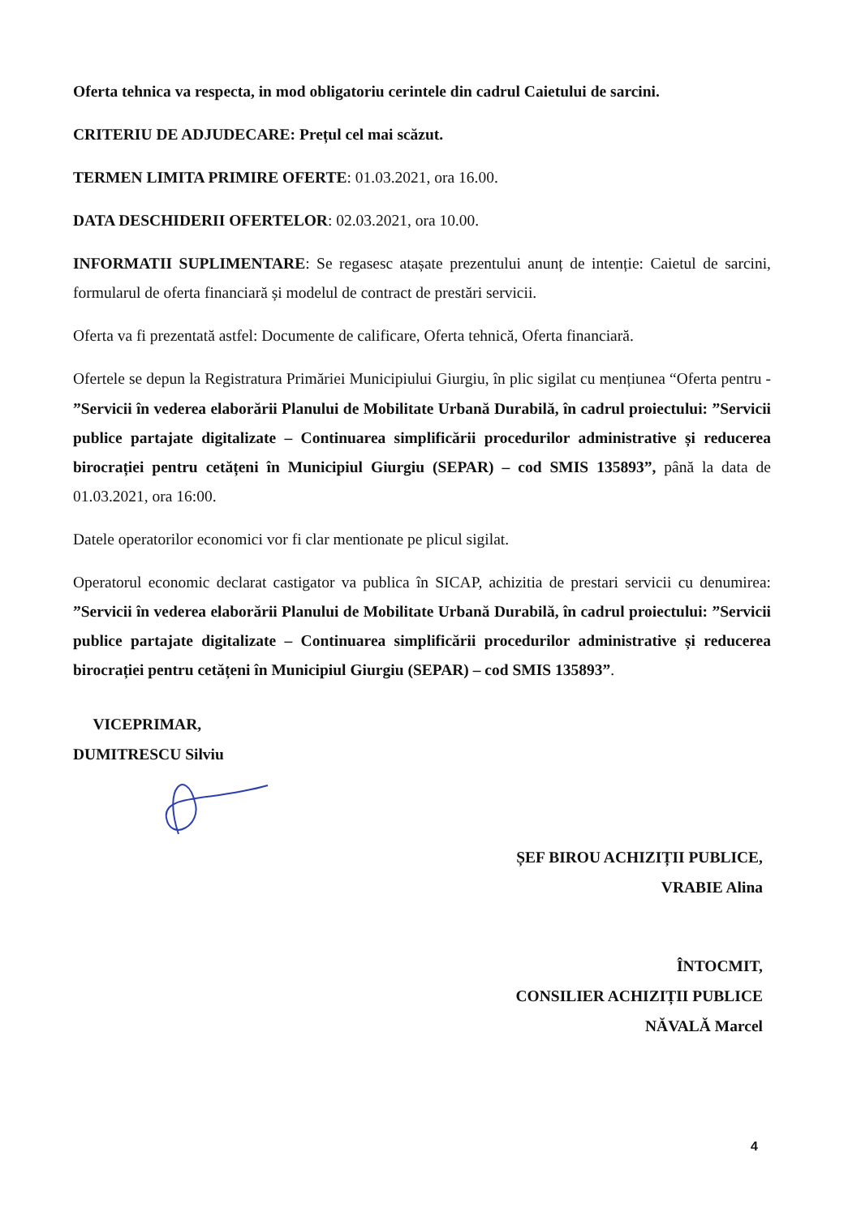Oferta tehnica va respecta, in mod obligatoriu cerintele din cadrul Caietului de sarcini.
CRITERIU DE ADJUDECARE: Prețul cel mai scăzut.
TERMEN LIMITA PRIMIRE OFERTE: 01.03.2021, ora 16.00.
DATA DESCHIDERII OFERTELOR: 02.03.2021, ora 10.00.
INFORMATII SUPLIMENTARE: Se regasesc atașate prezentului anunț de intenție: Caietul de sarcini, formularul de oferta financiară și modelul de contract de prestări servicii.
Oferta va fi prezentată astfel: Documente de calificare, Oferta tehnică, Oferta financiară.
Ofertele se depun la Registratura Primăriei Municipiului Giurgiu, în plic sigilat cu mențiunea “Oferta pentru - ”Servicii în vederea elaborării Planului de Mobilitate Urbană Durabilă, în cadrul proiectului: ”Servicii publice partajate digitalizate – Continuarea simplificării procedurilor administrative și reducerea birocrației pentru cetățeni în Municipiul Giurgiu (SEPAR) – cod SMIS 135893”, până la data de 01.03.2021, ora 16:00.
Datele operatorilor economici vor fi clar mentionate pe plicul sigilat.
Operatorul economic declarat castigator va publica în SICAP, achizitia de prestari servicii cu denumirea: ”Servicii în vederea elaborării Planului de Mobilitate Urbană Durabilă, în cadrul proiectului: ”Servicii publice partajate digitalizate – Continuarea simplificării procedurilor administrative și reducerea birocrației pentru cetățeni în Municipiul Giurgiu (SEPAR) – cod SMIS 135893”.
VICEPRIMAR,
DUMITRESCU Silviu
ȘEF BIROU ACHIZIȚII PUBLICE,
VRABIE Alina
ÎNTOCMIT,
CONSILIER ACHIZIȚII PUBLICE
NĂVALĂ Marcel
4